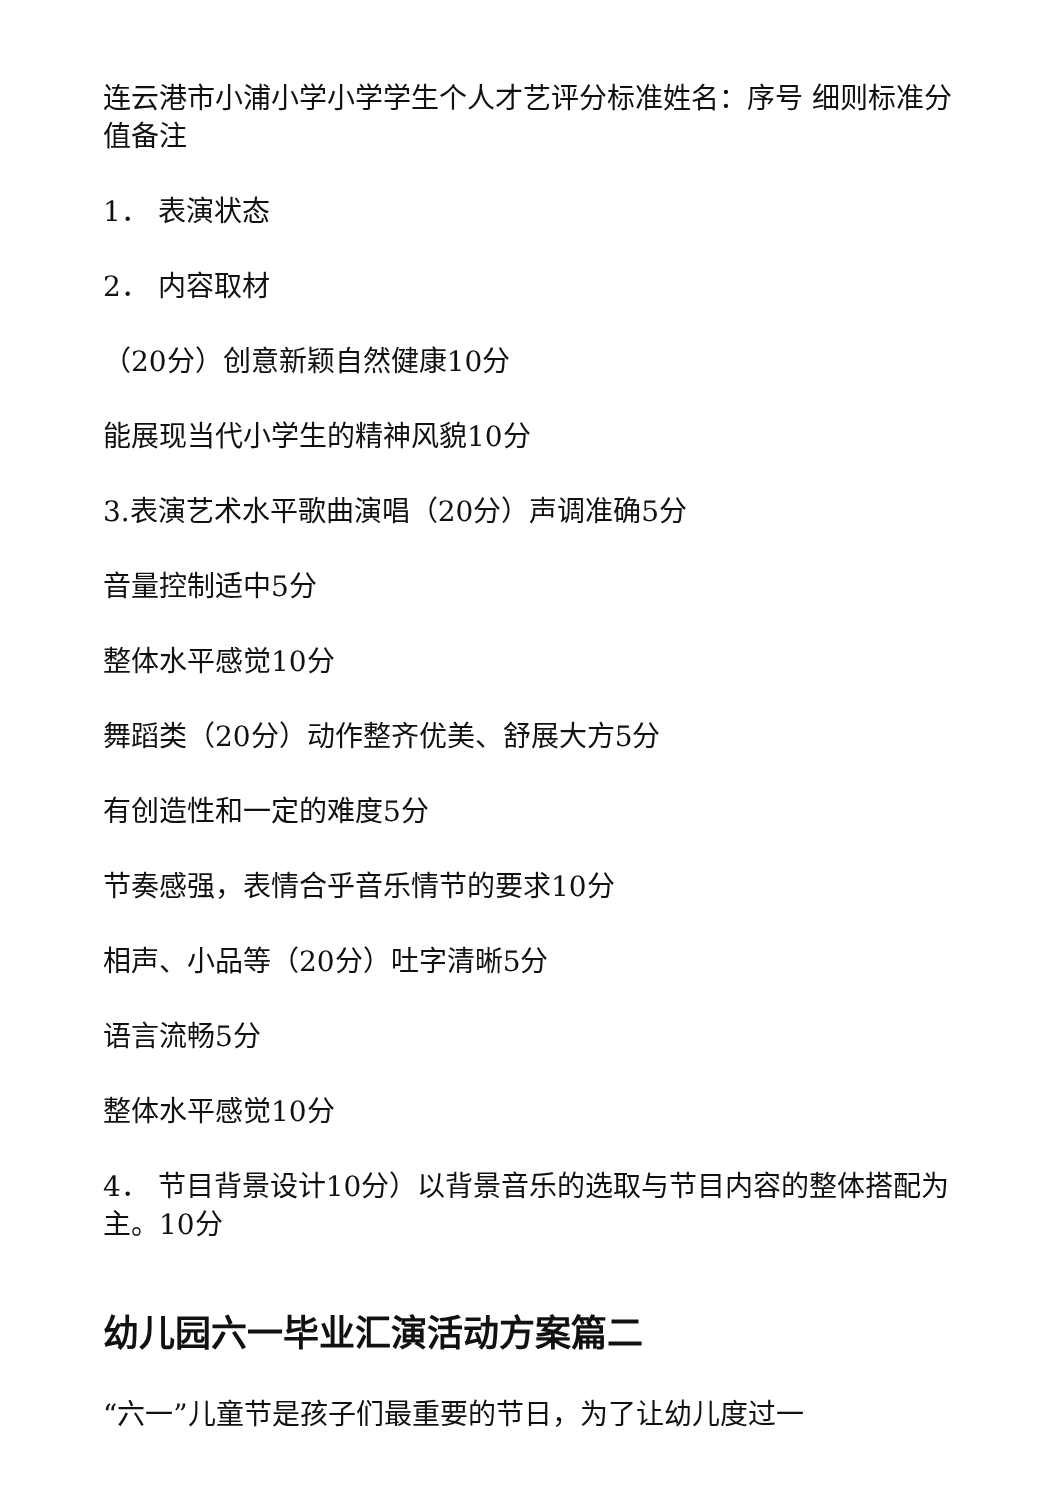连云港市小浦小学小学学生个人才艺评分标准姓名：序号 细则标准分值备注
1． 表演状态
2． 内容取材
（20分）创意新颖自然健康10分
能展现当代小学生的精神风貌10分
3.表演艺术水平歌曲演唱（20分）声调准确5分
音量控制适中5分
整体水平感觉10分
舞蹈类（20分）动作整齐优美、舒展大方5分
有创造性和一定的难度5分
节奏感强，表情合乎音乐情节的要求10分
相声、小品等（20分）吐字清晰5分
语言流畅5分
整体水平感觉10分
4． 节目背景设计10分）以背景音乐的选取与节目内容的整体搭配为主。10分
幼儿园六一毕业汇演活动方案篇二
“六一”儿童节是孩子们最重要的节日，为了让幼儿度过一